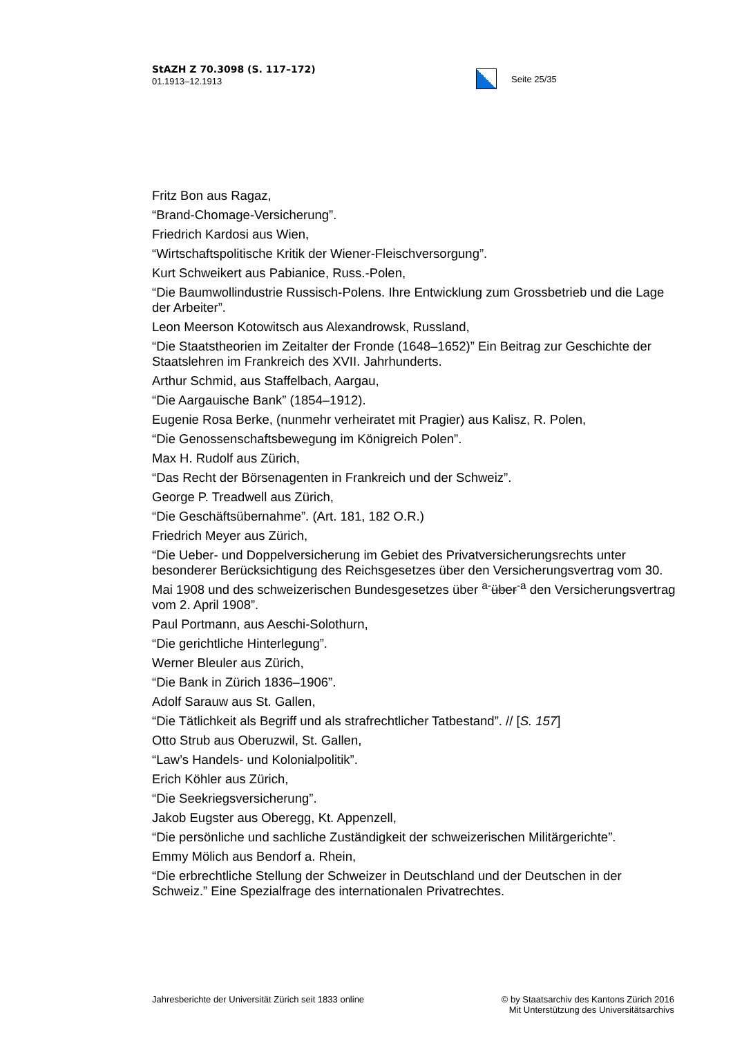StAZH Z 70.3098 (S. 117–172)
01.1913–12.1913
Seite 25/35
Fritz Bon aus Ragaz,
“Brand-Chomage-Versicherung”.
Friedrich Kardosi aus Wien,
“Wirtschaftspolitische Kritik der Wiener-Fleischversorgung”.
Kurt Schweikert aus Pabianice, Russ.-Polen,
“Die Baumwollindustrie Russisch-Polens. Ihre Entwicklung zum Grossbetrieb und die Lage der Arbeiter”.
Leon Meerson Kotowitsch aus Alexandrowsk, Russland,
“Die Staatstheorien im Zeitalter der Fronde (1648–1652)” Ein Beitrag zur Geschichte der Staatslehren im Frankreich des XVII. Jahrhunderts.
Arthur Schmid, aus Staffelbach, Aargau,
“Die Aargauische Bank” (1854–1912).
Eugenie Rosa Berke, (nunmehr verheiratet mit Pragier) aus Kalisz, R. Polen,
“Die Genossenschaftsbewegung im Königreich Polen”.
Max H. Rudolf aus Zürich,
“Das Recht der Börsenagenten in Frankreich und der Schweiz”.
George P. Treadwell aus Zürich,
“Die Geschäftsübernahme”. (Art. 181, 182 O.R.)
Friedrich Meyer aus Zürich,
“Die Ueber- und Doppelversicherung im Gebiet des Privatversicherungsrechts unter besonderer Berücksichtigung des Reichsgesetzes über den Versicherungsvertrag vom 30. Mai 1908 und des schweizerischen Bundesgesetzes über <sup>a-</sup>über<sup>-a</sup> den Versicherungsvertrag vom 2. April 1908”.
Paul Portmann, aus Aeschi-Solothurn,
“Die gerichtliche Hinterlegung”.
Werner Bleuler aus Zürich,
“Die Bank in Zürich 1836–1906”.
Adolf Sarauw aus St. Gallen,
“Die Tätlichkeit als Begriff und als strafrechtlicher Tatbestand”. // [S. 157]
Otto Strub aus Oberuzwil, St. Gallen,
“Law’s Handels- und Kolonialpolitik”.
Erich Köhler aus Zürich,
“Die Seekriegsversicherung”.
Jakob Eugster aus Oberegg, Kt. Appenzell,
“Die persönliche und sachliche Zuständigkeit der schweizerischen Militärgerichte”.
Emmy Mölich aus Bendorf a. Rhein,
“Die erbrechtliche Stellung der Schweizer in Deutschland und der Deutschen in der Schweiz.” Eine Spezialfrage des internationalen Privatrechtes.
Jahresberichte der Universität Zürich seit 1833 online
© by Staatsarchiv des Kantons Zürich 2016
Mit Unterstützung des Universitätsarchivs